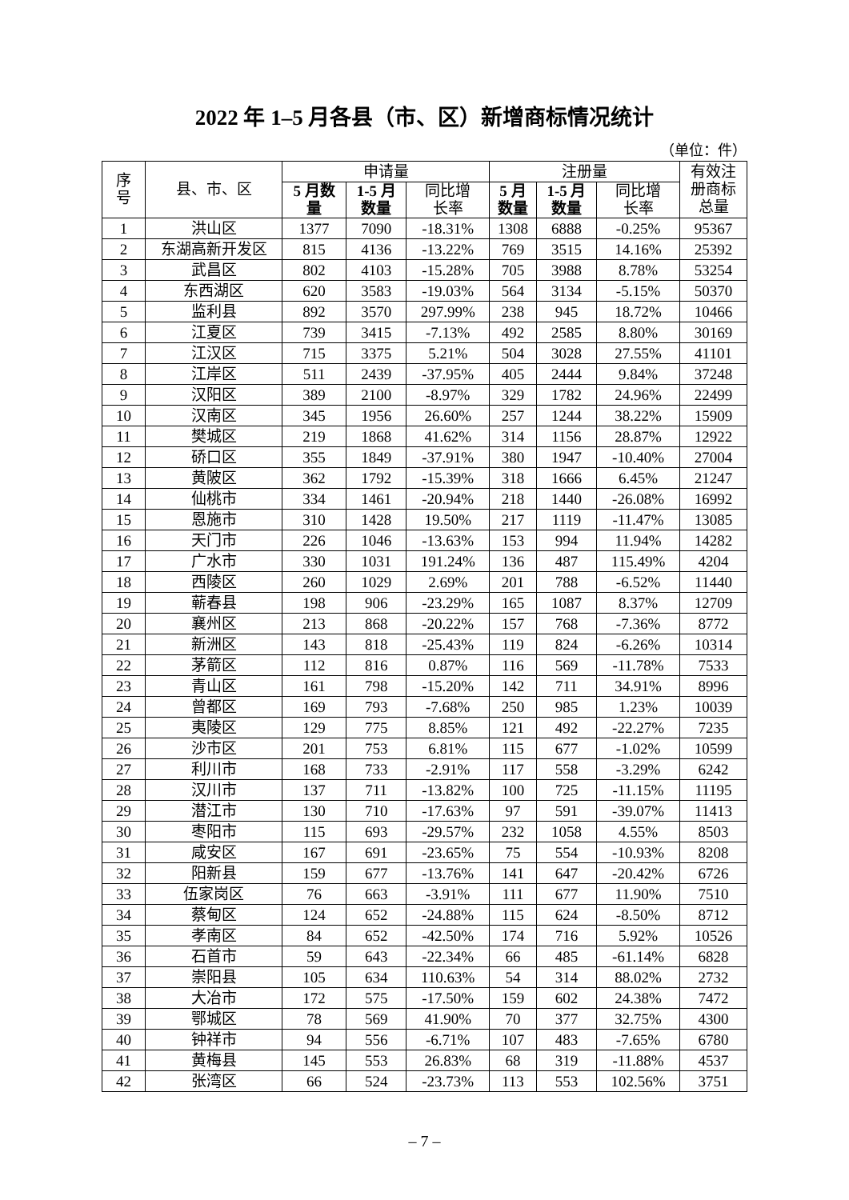2022 年 1–5 月各县（市、区）新增商标情况统计
（单位：件）
| 序 号 | 县、市、区 | 申请量 | | | 注册量 | | | 有效注 册商标 总量 |
| --- | --- | --- | --- | --- | --- | --- | --- | --- |
| | | 5 月数 量 | 1-5 月 数量 | 同比增 长率 | 5 月 数量 | 1-5 月 数量 | 同比增 长率 | |
| 1 | 洪山区 | 1377 | 7090 | -18.31% | 1308 | 6888 | -0.25% | 95367 |
| 2 | 东湖高新开发区 | 815 | 4136 | -13.22% | 769 | 3515 | 14.16% | 25392 |
| 3 | 武昌区 | 802 | 4103 | -15.28% | 705 | 3988 | 8.78% | 53254 |
| 4 | 东西湖区 | 620 | 3583 | -19.03% | 564 | 3134 | -5.15% | 50370 |
| 5 | 监利县 | 892 | 3570 | 297.99% | 238 | 945 | 18.72% | 10466 |
| 6 | 江夏区 | 739 | 3415 | -7.13% | 492 | 2585 | 8.80% | 30169 |
| 7 | 江汉区 | 715 | 3375 | 5.21% | 504 | 3028 | 27.55% | 41101 |
| 8 | 江岸区 | 511 | 2439 | -37.95% | 405 | 2444 | 9.84% | 37248 |
| 9 | 汉阳区 | 389 | 2100 | -8.97% | 329 | 1782 | 24.96% | 22499 |
| 10 | 汉南区 | 345 | 1956 | 26.60% | 257 | 1244 | 38.22% | 15909 |
| 11 | 樊城区 | 219 | 1868 | 41.62% | 314 | 1156 | 28.87% | 12922 |
| 12 | 硚口区 | 355 | 1849 | -37.91% | 380 | 1947 | -10.40% | 27004 |
| 13 | 黄陂区 | 362 | 1792 | -15.39% | 318 | 1666 | 6.45% | 21247 |
| 14 | 仙桃市 | 334 | 1461 | -20.94% | 218 | 1440 | -26.08% | 16992 |
| 15 | 恩施市 | 310 | 1428 | 19.50% | 217 | 1119 | -11.47% | 13085 |
| 16 | 天门市 | 226 | 1046 | -13.63% | 153 | 994 | 11.94% | 14282 |
| 17 | 广水市 | 330 | 1031 | 191.24% | 136 | 487 | 115.49% | 4204 |
| 18 | 西陵区 | 260 | 1029 | 2.69% | 201 | 788 | -6.52% | 11440 |
| 19 | 蕲春县 | 198 | 906 | -23.29% | 165 | 1087 | 8.37% | 12709 |
| 20 | 襄州区 | 213 | 868 | -20.22% | 157 | 768 | -7.36% | 8772 |
| 21 | 新洲区 | 143 | 818 | -25.43% | 119 | 824 | -6.26% | 10314 |
| 22 | 茅箭区 | 112 | 816 | 0.87% | 116 | 569 | -11.78% | 7533 |
| 23 | 青山区 | 161 | 798 | -15.20% | 142 | 711 | 34.91% | 8996 |
| 24 | 曾都区 | 169 | 793 | -7.68% | 250 | 985 | 1.23% | 10039 |
| 25 | 夷陵区 | 129 | 775 | 8.85% | 121 | 492 | -22.27% | 7235 |
| 26 | 沙市区 | 201 | 753 | 6.81% | 115 | 677 | -1.02% | 10599 |
| 27 | 利川市 | 168 | 733 | -2.91% | 117 | 558 | -3.29% | 6242 |
| 28 | 汉川市 | 137 | 711 | -13.82% | 100 | 725 | -11.15% | 11195 |
| 29 | 潜江市 | 130 | 710 | -17.63% | 97 | 591 | -39.07% | 11413 |
| 30 | 枣阳市 | 115 | 693 | -29.57% | 232 | 1058 | 4.55% | 8503 |
| 31 | 咸安区 | 167 | 691 | -23.65% | 75 | 554 | -10.93% | 8208 |
| 32 | 阳新县 | 159 | 677 | -13.76% | 141 | 647 | -20.42% | 6726 |
| 33 | 伍家岗区 | 76 | 663 | -3.91% | 111 | 677 | 11.90% | 7510 |
| 34 | 蔡甸区 | 124 | 652 | -24.88% | 115 | 624 | -8.50% | 8712 |
| 35 | 孝南区 | 84 | 652 | -42.50% | 174 | 716 | 5.92% | 10526 |
| 36 | 石首市 | 59 | 643 | -22.34% | 66 | 485 | -61.14% | 6828 |
| 37 | 崇阳县 | 105 | 634 | 110.63% | 54 | 314 | 88.02% | 2732 |
| 38 | 大冶市 | 172 | 575 | -17.50% | 159 | 602 | 24.38% | 7472 |
| 39 | 鄂城区 | 78 | 569 | 41.90% | 70 | 377 | 32.75% | 4300 |
| 40 | 钟祥市 | 94 | 556 | -6.71% | 107 | 483 | -7.65% | 6780 |
| 41 | 黄梅县 | 145 | 553 | 26.83% | 68 | 319 | -11.88% | 4537 |
| 42 | 张湾区 | 66 | 524 | -23.73% | 113 | 553 | 102.56% | 3751 |
– 7 –